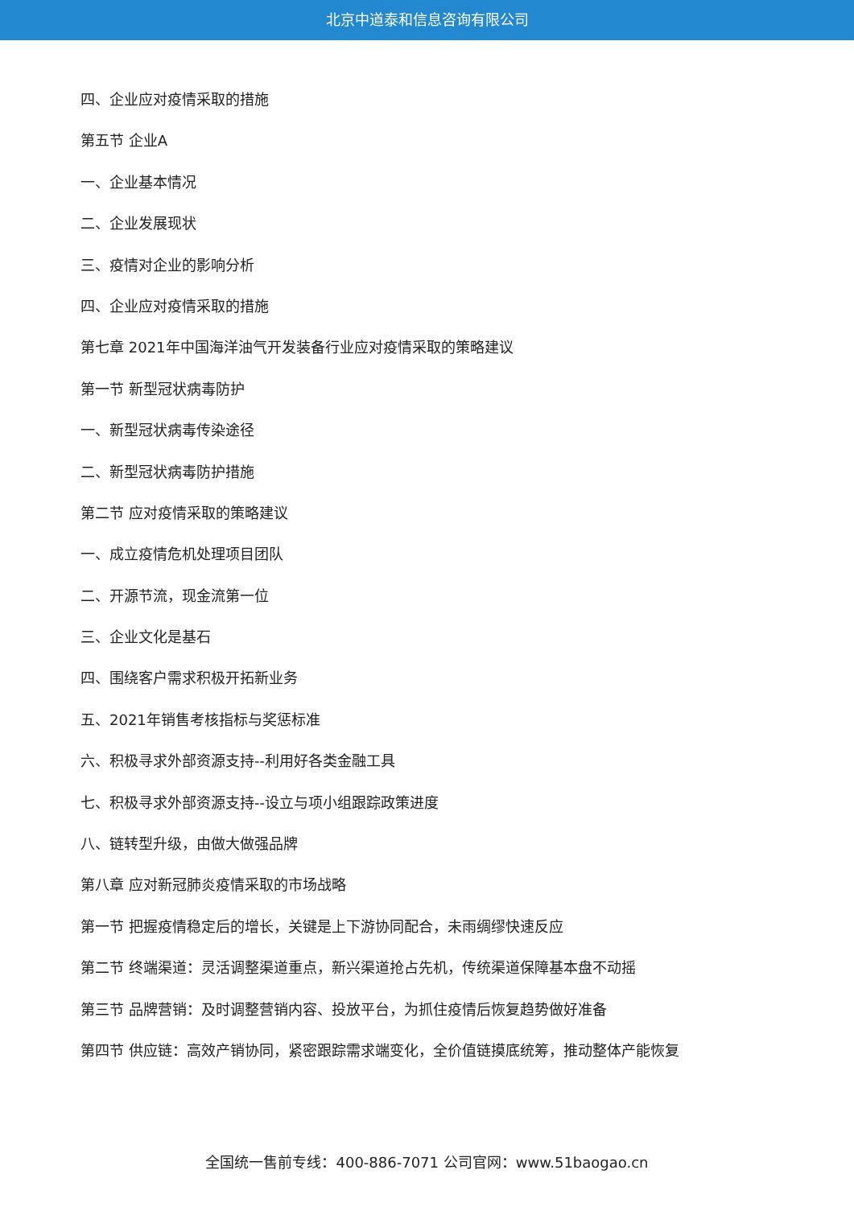北京中道泰和信息咨询有限公司
四、企业应对疫情采取的措施
第五节 企业A
一、企业基本情况
二、企业发展现状
三、疫情对企业的影响分析
四、企业应对疫情采取的措施
第七章 2021年中国海洋油气开发装备行业应对疫情采取的策略建议
第一节 新型冠状病毒防护
一、新型冠状病毒传染途径
二、新型冠状病毒防护措施
第二节 应对疫情采取的策略建议
一、成立疫情危机处理项目团队
二、开源节流，现金流第一位
三、企业文化是基石
四、围绕客户需求积极开拓新业务
五、2021年销售考核指标与奖惩标准
六、积极寻求外部资源支持--利用好各类金融工具
七、积极寻求外部资源支持--设立与项小组跟踪政策进度
八、链转型升级，由做大做强品牌
第八章 应对新冠肺炎疫情采取的市场战略
第一节 把握疫情稳定后的增长，关键是上下游协同配合，未雨绸缪快速反应
第二节 终端渠道：灵活调整渠道重点，新兴渠道抢占先机，传统渠道保障基本盘不动摇
第三节 品牌营销：及时调整营销内容、投放平台，为抓住疫情后恢复趋势做好准备
第四节 供应链：高效产销协同，紧密跟踪需求端变化，全价值链摸底统筹，推动整体产能恢复
全国统一售前专线：400-886-7071 公司官网：www.51baogao.cn